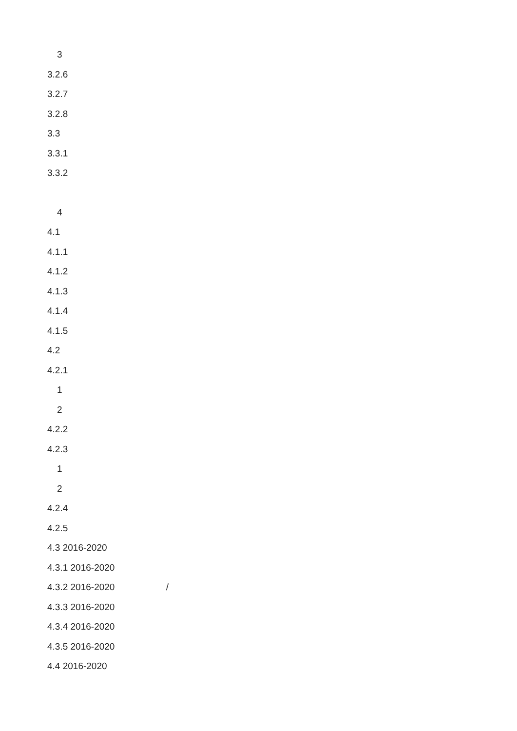3
3.2.6
3.2.7
3.2.8
3.3
3.3.1
3.3.2
4
4.1
4.1.1
4.1.2
4.1.3
4.1.4
4.1.5
4.2
4.2.1
1
2
4.2.2
4.2.3
1
2
4.2.4
4.2.5
4.3 2016-2020
4.3.1 2016-2020
4.3.2 2016-2020 /
4.3.3 2016-2020
4.3.4 2016-2020
4.3.5 2016-2020
4.4 2016-2020